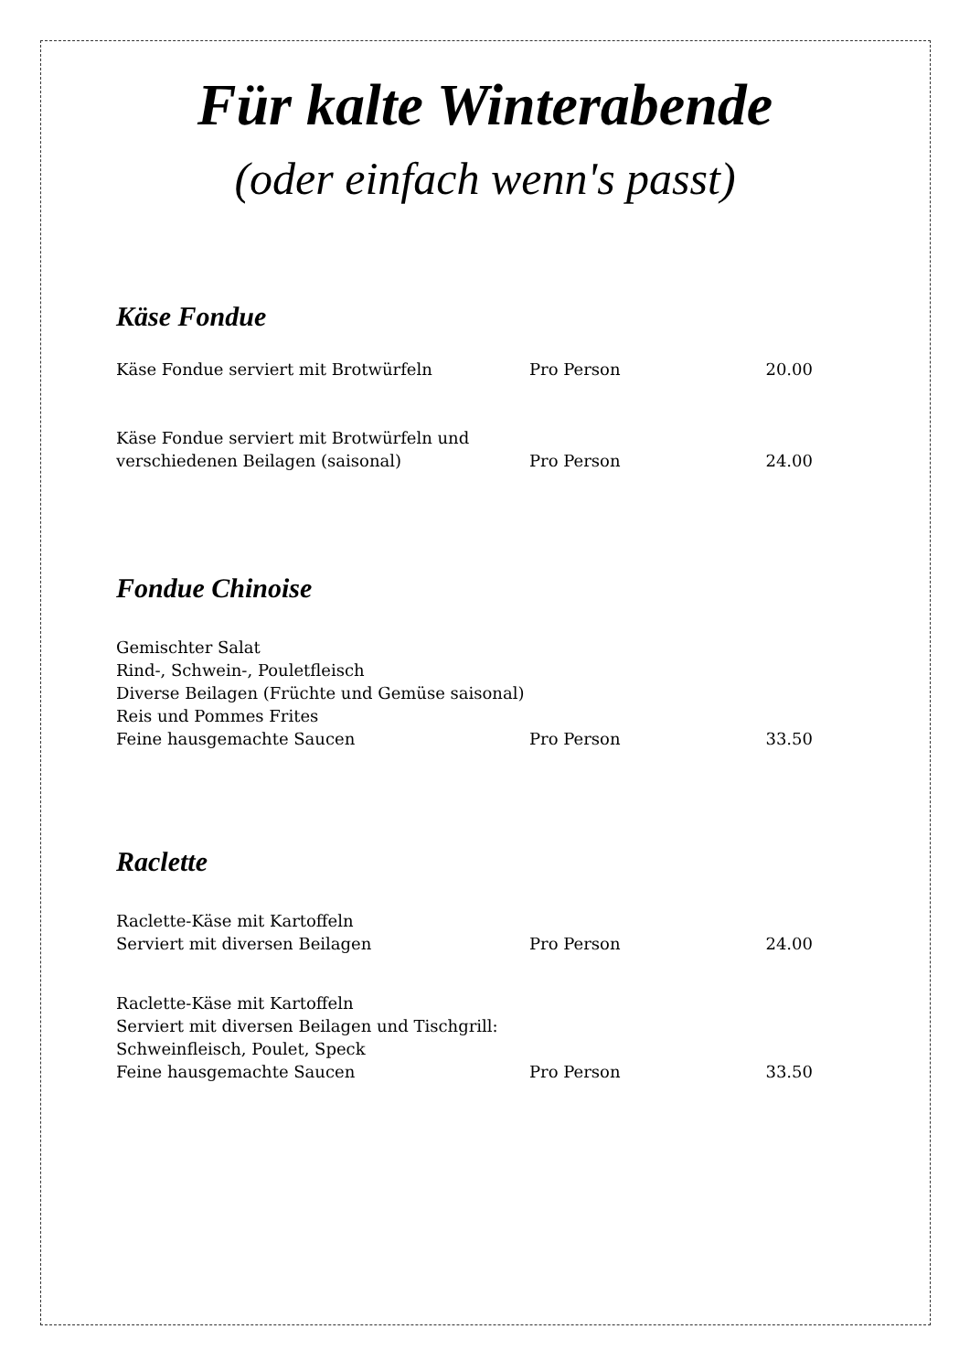Für kalte Winterabende
(oder einfach wenn's passt)
Käse Fondue
| Käse Fondue serviert mit Brotwürfeln | Pro Person | 20.00 |
| Käse Fondue serviert mit Brotwürfeln und verschiedenen Beilagen (saisonal) | Pro Person | 24.00 |
Fondue Chinoise
| Gemischter Salat Rind-, Schwein-, Pouletfleisch Diverse Beilagen (Früchte und Gemüse saisonal) Reis und Pommes Frites Feine hausgemachte Saucen | Pro Person | 33.50 |
Raclette
| Raclette-Käse mit Kartoffeln Serviert mit diversen Beilagen | Pro Person | 24.00 |
| Raclette-Käse mit Kartoffeln Serviert mit diversen Beilagen und Tischgrill: Schweinfleisch, Poulet, Speck Feine hausgemachte Saucen | Pro Person | 33.50 |